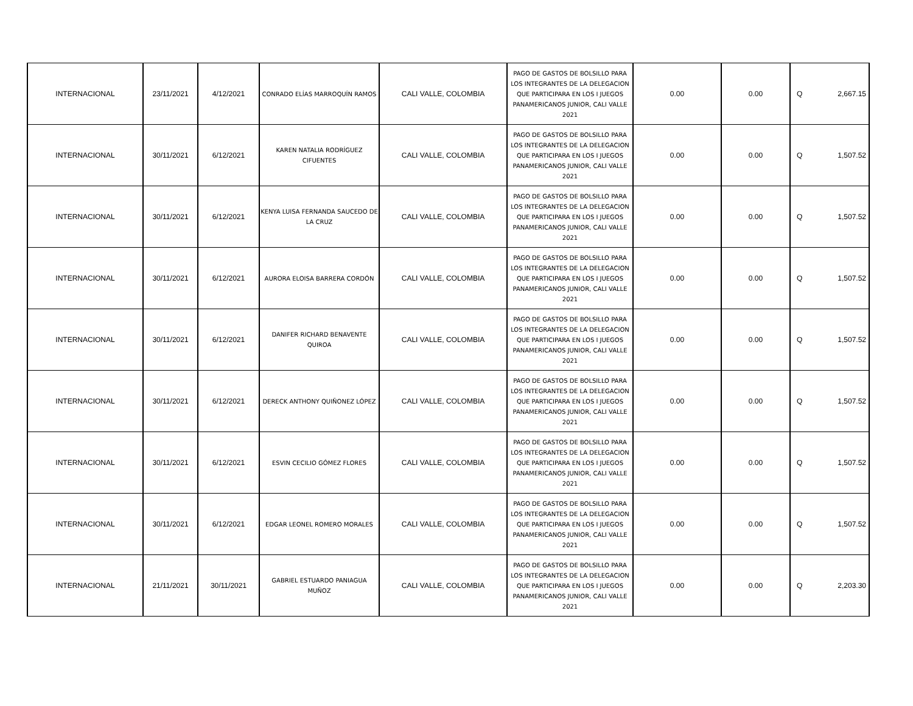| INTERNACIONAL | 23/11/2021 | 4/12/2021 | CONRADO ELÍAS MARROQUÍN RAMOS | CALI VALLE, COLOMBIA | PAGO DE GASTOS DE BOLSILLO PARA LOS INTEGRANTES DE LA DELEGACION QUE PARTICIPARA EN LOS I JUEGOS PANAMERICANOS JUNIOR, CALI VALLE 2021 | 0.00 | 0.00 | Q | 2,667.15 |
| INTERNACIONAL | 30/11/2021 | 6/12/2021 | KAREN NATALIA RODRÍGUEZ CIFUENTES | CALI VALLE, COLOMBIA | PAGO DE GASTOS DE BOLSILLO PARA LOS INTEGRANTES DE LA DELEGACION QUE PARTICIPARA EN LOS I JUEGOS PANAMERICANOS JUNIOR, CALI VALLE 2021 | 0.00 | 0.00 | Q | 1,507.52 |
| INTERNACIONAL | 30/11/2021 | 6/12/2021 | KENYA LUISA FERNANDA SAUCEDO DE LA CRUZ | CALI VALLE, COLOMBIA | PAGO DE GASTOS DE BOLSILLO PARA LOS INTEGRANTES DE LA DELEGACION QUE PARTICIPARA EN LOS I JUEGOS PANAMERICANOS JUNIOR, CALI VALLE 2021 | 0.00 | 0.00 | Q | 1,507.52 |
| INTERNACIONAL | 30/11/2021 | 6/12/2021 | AURORA ELOISA BARRERA CORDÓN | CALI VALLE, COLOMBIA | PAGO DE GASTOS DE BOLSILLO PARA LOS INTEGRANTES DE LA DELEGACION QUE PARTICIPARA EN LOS I JUEGOS PANAMERICANOS JUNIOR, CALI VALLE 2021 | 0.00 | 0.00 | Q | 1,507.52 |
| INTERNACIONAL | 30/11/2021 | 6/12/2021 | DANIFER RICHARD BENAVENTE QUIROA | CALI VALLE, COLOMBIA | PAGO DE GASTOS DE BOLSILLO PARA LOS INTEGRANTES DE LA DELEGACION QUE PARTICIPARA EN LOS I JUEGOS PANAMERICANOS JUNIOR, CALI VALLE 2021 | 0.00 | 0.00 | Q | 1,507.52 |
| INTERNACIONAL | 30/11/2021 | 6/12/2021 | DERECK ANTHONY QUIÑONEZ LÓPEZ | CALI VALLE, COLOMBIA | PAGO DE GASTOS DE BOLSILLO PARA LOS INTEGRANTES DE LA DELEGACION QUE PARTICIPARA EN LOS I JUEGOS PANAMERICANOS JUNIOR, CALI VALLE 2021 | 0.00 | 0.00 | Q | 1,507.52 |
| INTERNACIONAL | 30/11/2021 | 6/12/2021 | ESVIN CECILIO GÓMEZ FLORES | CALI VALLE, COLOMBIA | PAGO DE GASTOS DE BOLSILLO PARA LOS INTEGRANTES DE LA DELEGACION QUE PARTICIPARA EN LOS I JUEGOS PANAMERICANOS JUNIOR, CALI VALLE 2021 | 0.00 | 0.00 | Q | 1,507.52 |
| INTERNACIONAL | 30/11/2021 | 6/12/2021 | EDGAR LEONEL ROMERO MORALES | CALI VALLE, COLOMBIA | PAGO DE GASTOS DE BOLSILLO PARA LOS INTEGRANTES DE LA DELEGACION QUE PARTICIPARA EN LOS I JUEGOS PANAMERICANOS JUNIOR, CALI VALLE 2021 | 0.00 | 0.00 | Q | 1,507.52 |
| INTERNACIONAL | 21/11/2021 | 30/11/2021 | GABRIEL ESTUARDO PANIAGUA MUÑOZ | CALI VALLE, COLOMBIA | PAGO DE GASTOS DE BOLSILLO PARA LOS INTEGRANTES DE LA DELEGACION QUE PARTICIPARA EN LOS I JUEGOS PANAMERICANOS JUNIOR, CALI VALLE 2021 | 0.00 | 0.00 | Q | 2,203.30 |